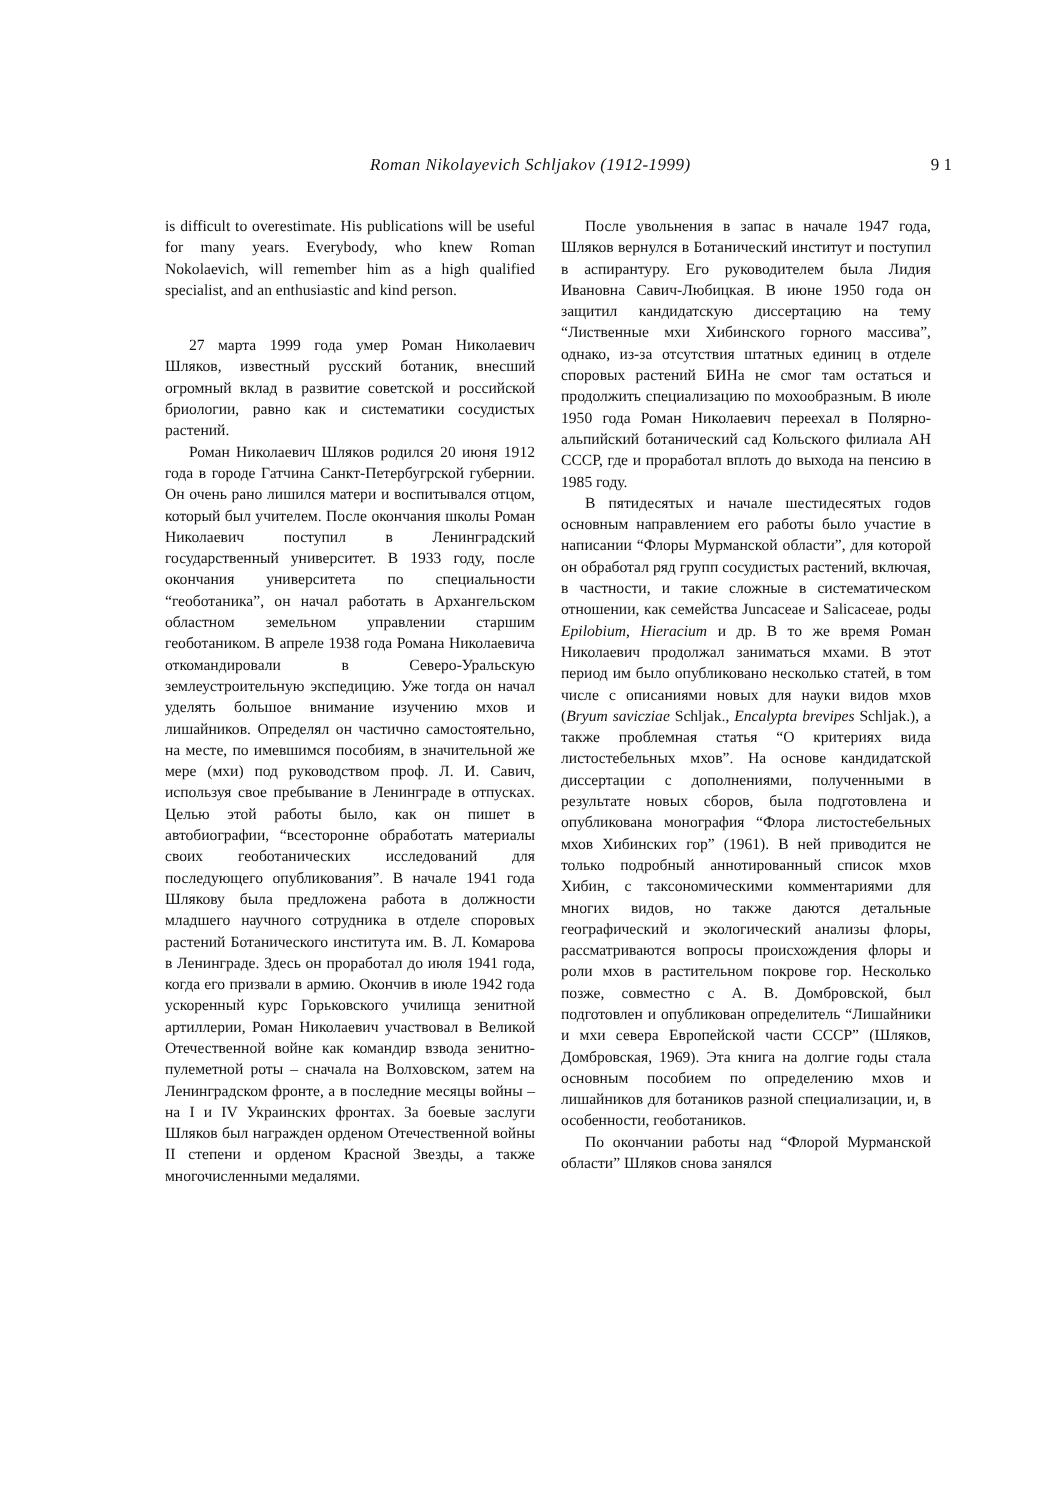Roman Nikolayevich Schljakov (1912-1999) 9 1
is difficult to overestimate. His publications will be useful for many years. Everybody, who knew Roman Nokolaevich, will remember him as a high qualified specialist, and an enthusiastic and kind person.
27 марта 1999 года умер Роман Николаевич Шляков, известный русский ботаник, внесший огромный вклад в развитие советской и российской бриологии, равно как и систематики сосудистых растений.
Роман Николаевич Шляков родился 20 июня 1912 года в городе Гатчина Санкт-Петербугрской губернии. Он очень рано лишился матери и воспитывался отцом, который был учителем. После окончания школы Роман Николаевич поступил в Ленинградский государственный университет. В 1933 году, после окончания университета по специальности “геоботаника”, он начал работать в Архангельском областном земельном управлении старшим геоботаником. В апреле 1938 года Романа Николаевича откомандировали в Северо-Уральскую землеустроительную экспедицию. Уже тогда он начал уделять большое внимание изучению мхов и лишайников. Определял он частично самостоятельно, на месте, по имевшимся пособиям, в значительной же мере (мхи) под руководством проф. Л. И. Савич, используя свое пребывание в Ленинграде в отпусках. Целью этой работы было, как он пишет в автобиографии, “всесторонне обработать материалы своих геоботанических исследований для последующего опубликования”. В начале 1941 года Шлякову была предложена работа в должности младшего научного сотрудника в отделе споровых растений Ботанического института им. В. Л. Комарова в Ленинграде. Здесь он проработал до июля 1941 года, когда его призвали в армию. Окончив в июле 1942 года ускоренный курс Горьковского училища зенитной артиллерии, Роман Николаевич участвовал в Великой Отечественной войне как командир взвода зенитно-пулеметной роты – сначала на Волховском, затем на Ленинградском фронте, а в последние месяцы войны – на I и IV Украинских фронтах. За боевые заслуги Шляков был награжден орденом Отечественной войны II степени и орденом Красной Звезды, а также многочисленными медалями.
После увольнения в запас в начале 1947 года, Шляков вернулся в Ботанический институт и поступил в аспирантуру. Его руководителем была Лидия Ивановна Савич-Любицкая. В июне 1950 года он защитил кандидатскую диссертацию на тему “Лиственные мхи Хибинского горного массива”, однако, из-за отсутствия штатных единиц в отделе споровых растений БИНа не смог там остаться и продолжить специализацию по мохообразным. В июле 1950 года Роман Николаевич переехал в Полярно-альпийский ботанический сад Кольского филиала АН СССР, где и проработал вплоть до выхода на пенсию в 1985 году.
В пятидесятых и начале шестидесятых годов основным направлением его работы было участие в написании “Флоры Мурманской области”, для которой он обработал ряд групп сосудистых растений, включая, в частности, и такие сложные в систематическом отношении, как семейства Juncaceae и Salicaceae, роды Epilobium, Hieracium и др. В то же время Роман Николаевич продолжал заниматься мхами. В этот период им было опубликовано несколько статей, в том числе с описаниями новых для науки видов мхов (Bryum savicziae Schljak., Encalypta brevipes Schljak.), а также проблемная статья “О критериях вида листостебельных мхов”. На основе кандидатской диссертации с дополнениями, полученными в результате новых сборов, была подготовлена и опубликована монография “Флора листостебельных мхов Хибинских гор” (1961). В ней приводится не только подробный аннотированный список мхов Хибин, с таксономическими комментариями для многих видов, но также даются детальные географический и экологический анализы флоры, рассматриваются вопросы происхождения флоры и роли мхов в растительном покрове гор. Несколько позже, совместно с А. В. Домбровской, был подготовлен и опубликован определитель “Лишайники и мхи севера Европейской части СССР” (Шляков, Домбровская, 1969). Эта книга на долгие годы стала основным пособием по определению мхов и лишайников для ботаников разной специализации, и, в особенности, геоботаников.
По окончании работы над “Флорой Мурманской области” Шляков снова занялся